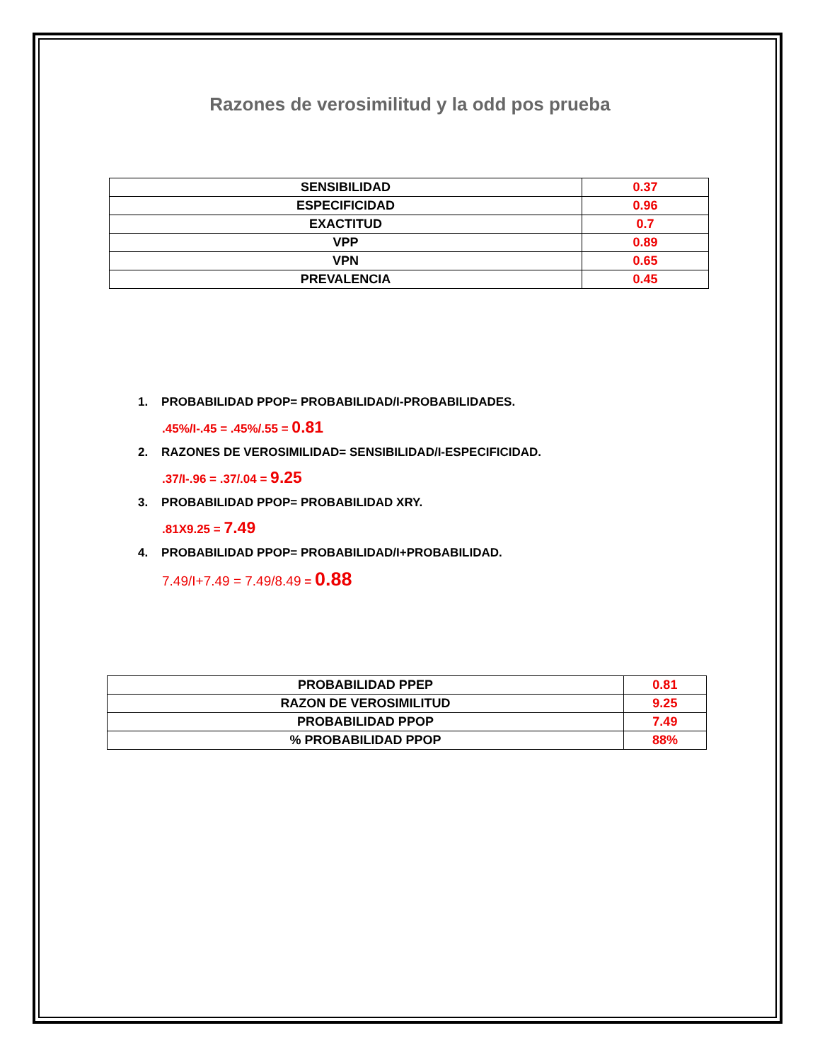Razones de verosimilitud y la odd pos prueba
| SENSIBILIDAD | 0.37 |
| ESPECIFICIDAD | 0.96 |
| EXACTITUD | 0.7 |
| VPP | 0.89 |
| VPN | 0.65 |
| PREVALENCIA | 0.45 |
1. PROBABILIDAD PPOP= PROBABILIDAD/I-PROBABILIDADES.
.45%/I-.45 = .45%/.55 = 0.81
2. RAZONES DE VEROSIMILIDAD= SENSIBILIDAD/I-ESPECIFICIDAD.
.37/I-.96 = .37/.04 = 9.25
3. PROBABILIDAD PPOP= PROBABILIDAD XRY.
.81X9.25 = 7.49
4. PROBABILIDAD PPOP= PROBABILIDAD/I+PROBABILIDAD.
7.49/I+7.49 = 7.49/8.49 = 0.88
| PROBABILIDAD PPEP | 0.81 |
| RAZON DE VEROSIMILITUD | 9.25 |
| PROBABILIDAD PPOP | 7.49 |
| % PROBABILIDAD PPOP | 88% |